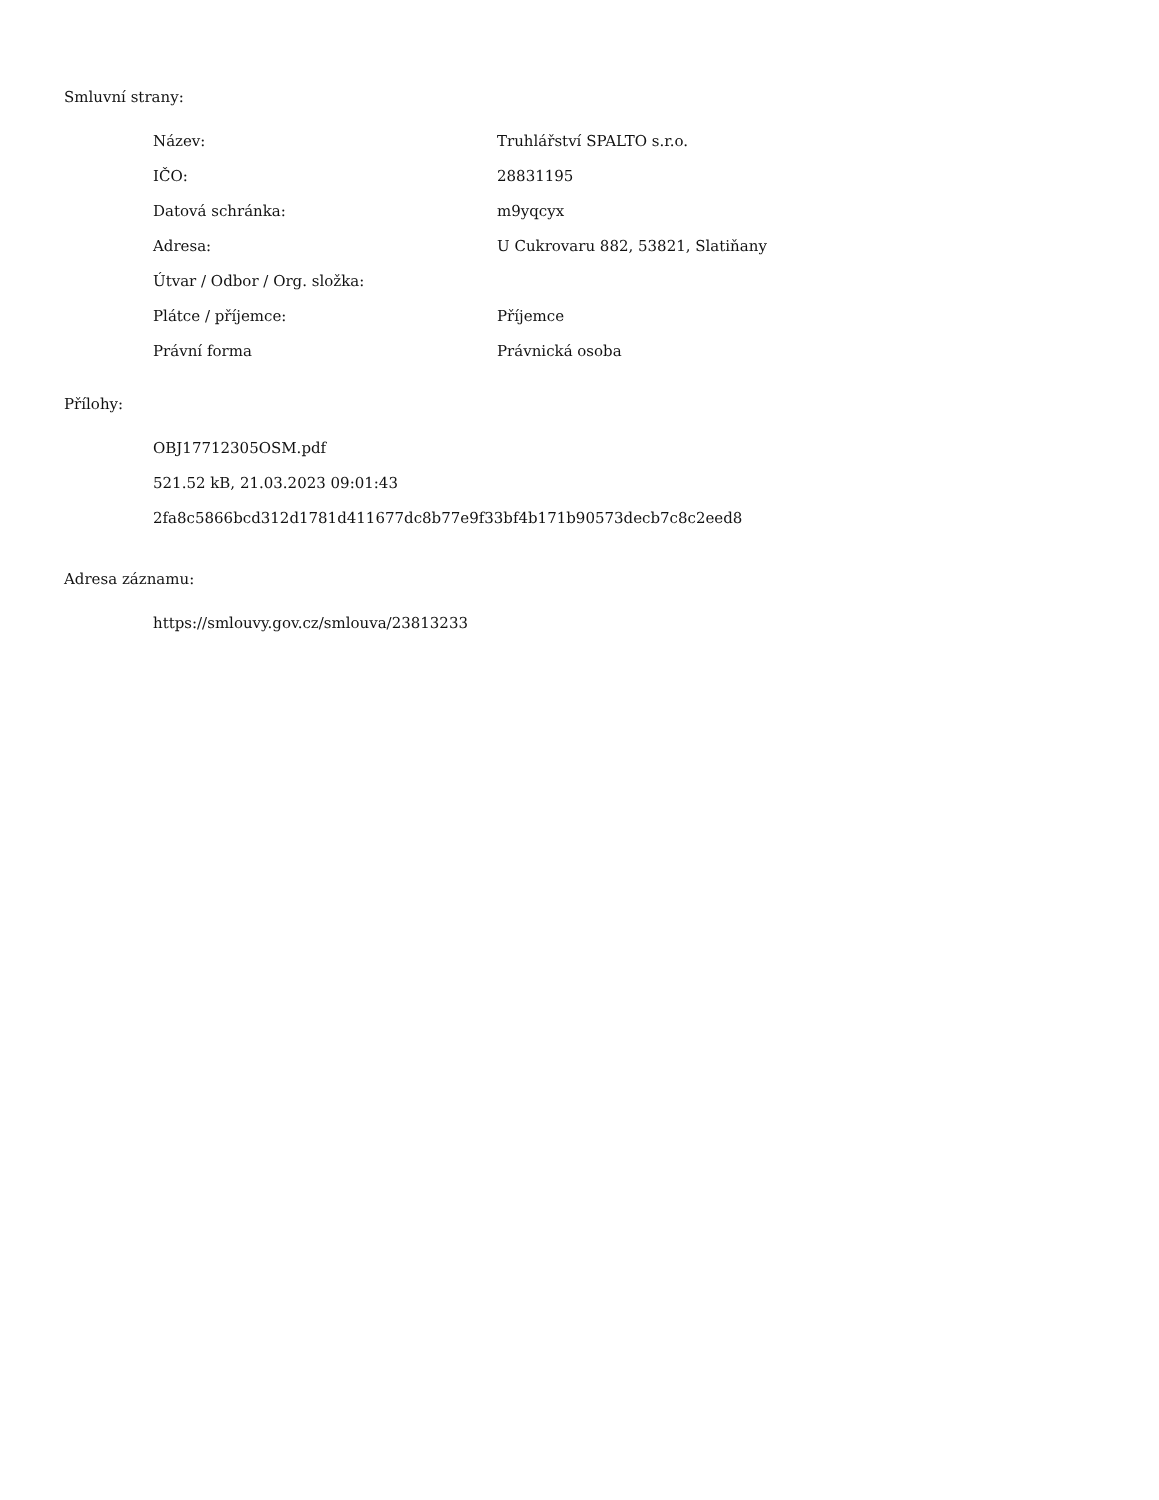Smluvní strany:
| Název: | Truhlářství SPALTO s.r.o. |
| IČO: | 28831195 |
| Datová schránka: | m9yqcyx |
| Adresa: | U Cukrovaru 882, 53821, Slatiňany |
| Útvar / Odbor / Org. složka: | |
| Plátce / příjemce: | Příjemce |
| Právní forma | Právnická osoba |
Přílohy:
OBJ17712305OSM.pdf
521.52 kB, 21.03.2023 09:01:43
2fa8c5866bcd312d1781d411677dc8b77e9f33bf4b171b90573decb7c8c2eed8
Adresa záznamu:
https://smlouvy.gov.cz/smlouva/23813233